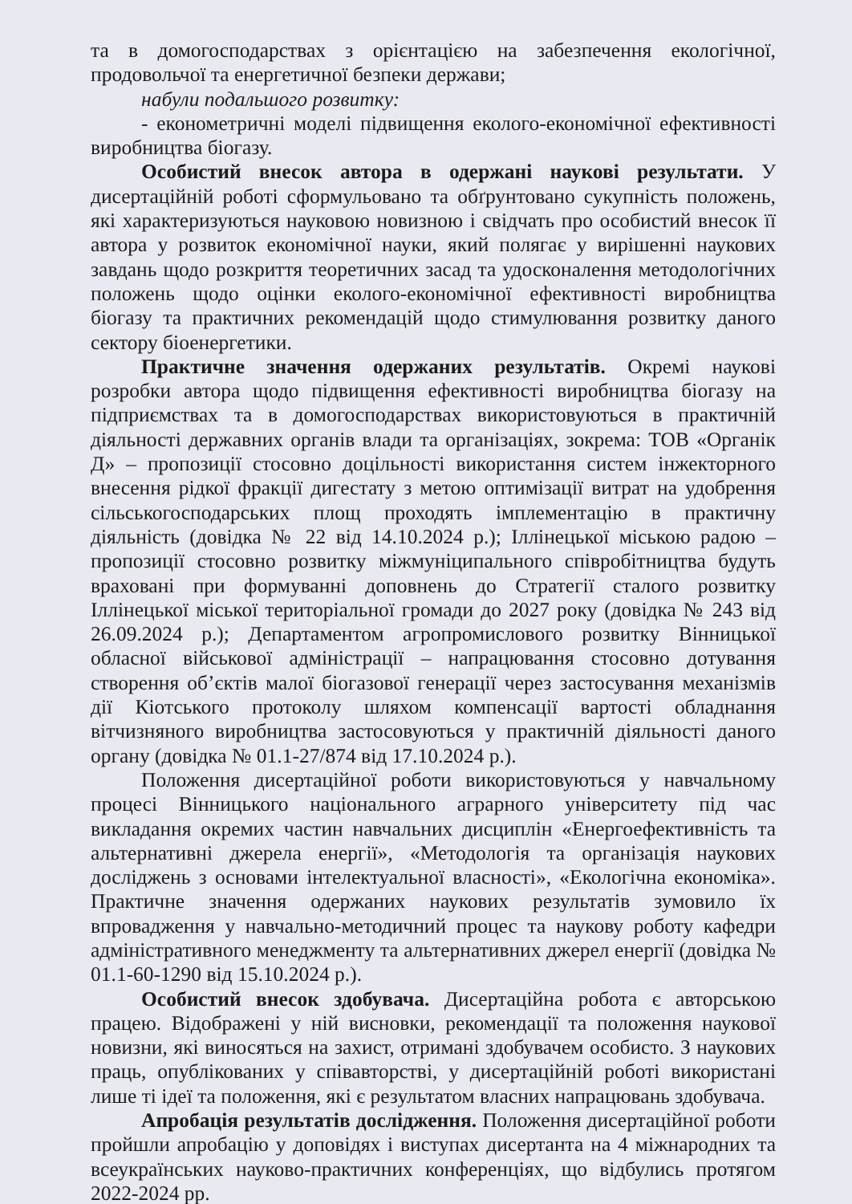та в домогосподарствах з орієнтацією на забезпечення екологічної, продовольчої та енергетичної безпеки держави;
набули подальшого розвитку:
- економетричні моделі підвищення еколого-економічної ефективності виробництва біогазу.
Особистий внесок автора в одержані наукові результати. У дисертаційній роботі сформульовано та обґрунтовано сукупність положень, які характеризуються науковою новизною і свідчать про особистий внесок її автора у розвиток економічної науки, який полягає у вирішенні наукових завдань щодо розкриття теоретичних засад та удосконалення методологічних положень щодо оцінки еколого-економічної ефективності виробництва біогазу та практичних рекомендацій щодо стимулювання розвитку даного сектору біоенергетики.
Практичне значення одержаних результатів. Окремі наукові розробки автора щодо підвищення ефективності виробництва біогазу на підприємствах та в домогосподарствах використовуються в практичній діяльності державних органів влади та організаціях, зокрема: ТОВ «Органік Д» – пропозиції стосовно доцільності використання систем інжекторного внесення рідкої фракції дигестату з метою оптимізації витрат на удобрення сільськогосподарських площ проходять імплементацію в практичну діяльність (довідка № 22 від 14.10.2024 р.); Іллінецької міською радою – пропозиції стосовно розвитку міжмуніципального співробітництва будуть враховані при формуванні доповнень до Стратегії сталого розвитку Іллінецької міської територіальної громади до 2027 року (довідка № 243 від 26.09.2024 р.); Департаментом агропромислового розвитку Вінницької обласної військової адміністрації – напрацювання стосовно дотування створення об’єктів малої біогазової генерації через застосування механізмів дії Кіотського протоколу шляхом компенсації вартості обладнання вітчизняного виробництва застосовуються у практичній діяльності даного органу (довідка № 01.1-27/874 від 17.10.2024 р.).
Положення дисертаційної роботи використовуються у навчальному процесі Вінницького національного аграрного університету під час викладання окремих частин навчальних дисциплін «Енергоефективність та альтернативні джерела енергії», «Методологія та організація наукових досліджень з основами інтелектуальної власності», «Екологічна економіка». Практичне значення одержаних наукових результатів зумовило їх впровадження у навчально-методичний процес та наукову роботу кафедри адміністративного менеджменту та альтернативних джерел енергії (довідка № 01.1-60-1290 від 15.10.2024 р.).
Особистий внесок здобувача. Дисертаційна робота є авторською працею. Відображені у ній висновки, рекомендації та положення наукової новизни, які виносяться на захист, отримані здобувачем особисто. З наукових праць, опублікованих у співавторстві, у дисертаційній роботі використані лише ті ідеї та положення, які є результатом власних напрацювань здобувача.
Апробація результатів дослідження. Положення дисертаційної роботи пройшли апробацію у доповідях і виступах дисертанта на 4 міжнародних та всеукраїнських науково-практичних конференціях, що відбулись протягом 2022-2024 рр.